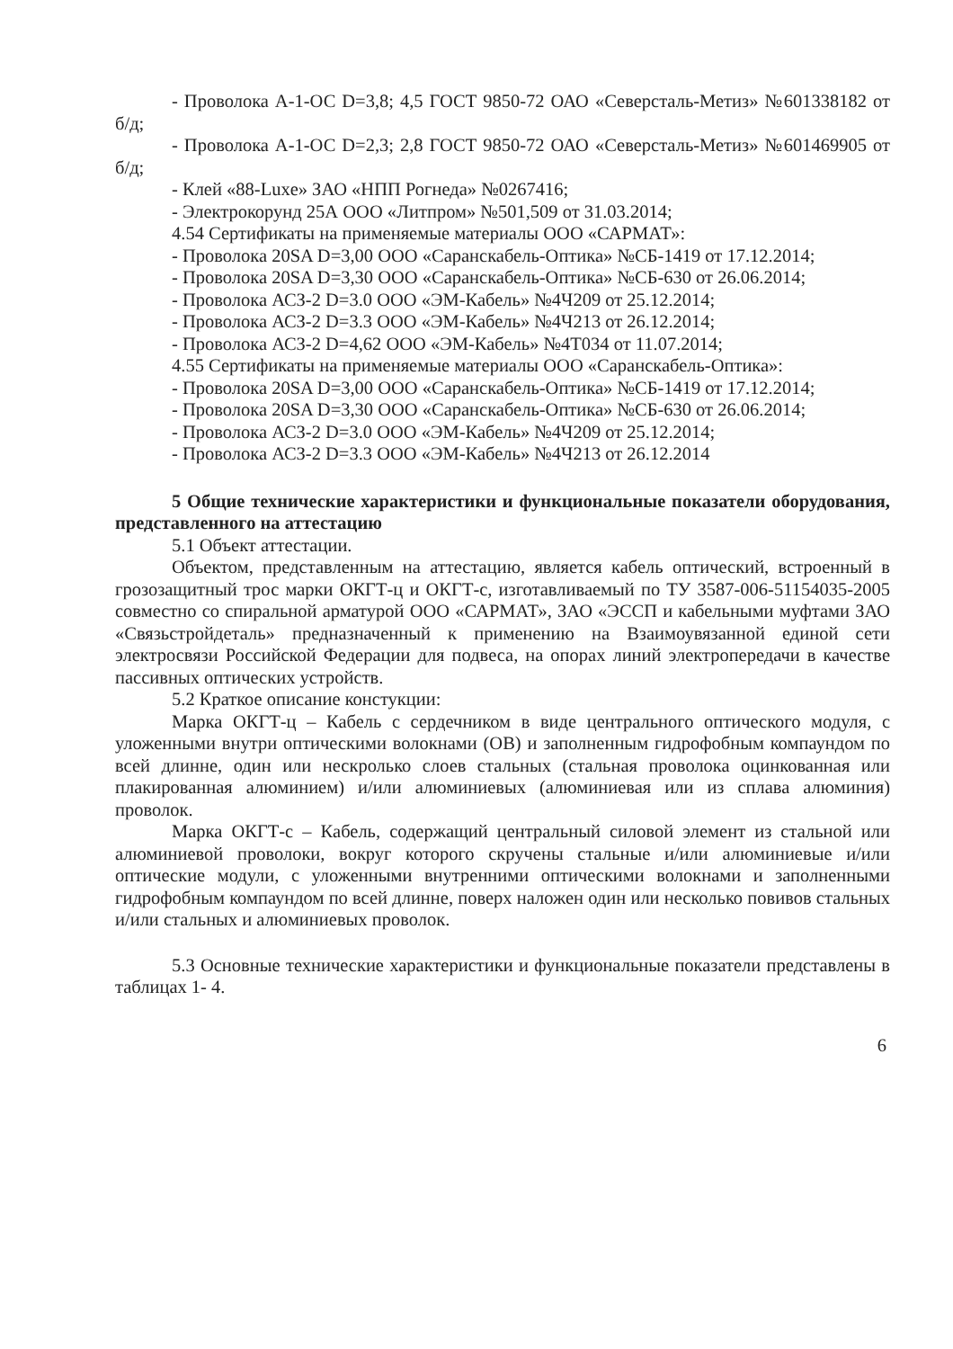- Проволока А-1-ОС D=3,8; 4,5 ГОСТ 9850-72 ОАО «Северсталь-Метиз» №601338182 от б/д;
- Проволока А-1-ОС D=2,3; 2,8 ГОСТ 9850-72 ОАО «Северсталь-Метиз» №601469905 от б/д;
- Клей «88-Luxe» ЗАО «НПП Рогнеда» №0267416;
- Электрокорунд 25А ООО «Литпром» №501,509 от 31.03.2014;
4.54 Сертификаты на применяемые материалы ООО «САРМАТ»:
- Проволока 20SA D=3,00 ООО «Саранскабель-Оптика» №СБ-1419 от 17.12.2014;
- Проволока 20SA D=3,30 ООО «Саранскабель-Оптика» №СБ-630 от 26.06.2014;
- Проволока АСЗ-2 D=3.0 ООО «ЭМ-Кабель» №4Ч209 от 25.12.2014;
- Проволока АСЗ-2 D=3.3 ООО «ЭМ-Кабель» №4Ч213 от 26.12.2014;
- Проволока АСЗ-2 D=4,62 ООО «ЭМ-Кабель» №4Т034 от 11.07.2014;
4.55 Сертификаты на применяемые материалы ООО «Саранскабель-Оптика»:
- Проволока 20SA D=3,00 ООО «Саранскабель-Оптика» №СБ-1419 от 17.12.2014;
- Проволока 20SA D=3,30 ООО «Саранскабель-Оптика» №СБ-630 от 26.06.2014;
- Проволока АСЗ-2 D=3.0 ООО «ЭМ-Кабель» №4Ч209 от 25.12.2014;
- Проволока АСЗ-2 D=3.3 ООО «ЭМ-Кабель» №4Ч213 от 26.12.2014
5 Общие технические характеристики и функциональные показатели оборудования, представленного на аттестацию
5.1 Объект аттестации.
Объектом, представленным на аттестацию, является кабель оптический, встроенный в грозозащитный трос марки ОКГТ-ц и ОКГТ-с, изготавливаемый по ТУ 3587-006-51154035-2005 совместно со спиральной арматурой ООО «САРМАТ», ЗАО «ЭССП и кабельными муфтами ЗАО «Связьстройдеталь» предназначенный к применению на Взаимоувязанной единой сети электросвязи Российской Федерации для подвеса, на опорах линий электропередачи в качестве пассивных оптических устройств.
5.2 Краткое описание констукции:
Марка ОКГТ-ц – Кабель с сердечником в виде центрального оптического модуля, с уложенными внутри оптическими волокнами (ОВ) и заполненным гидрофобным компаундом по всей длинне, один или нескролько слоев стальных (стальная проволока оцинкованная или плакированная алюминием) и/или алюминиевых (алюминиевая или из сплава алюминия) проволок.
Марка ОКГТ-с – Кабель, содержащий центральный силовой элемент из стальной или алюминиевой проволоки, вокруг которого скручены стальные и/или алюминиевые и/или оптические модули, с уложенными внутренними оптическими волокнами и заполненными гидрофобным компаундом по всей длинне, поверх наложен один или несколько повивов стальных и/или стальных и алюминиевых проволок.
5.3 Основные технические характеристики и функциональные показатели представлены в таблицах 1- 4.
6